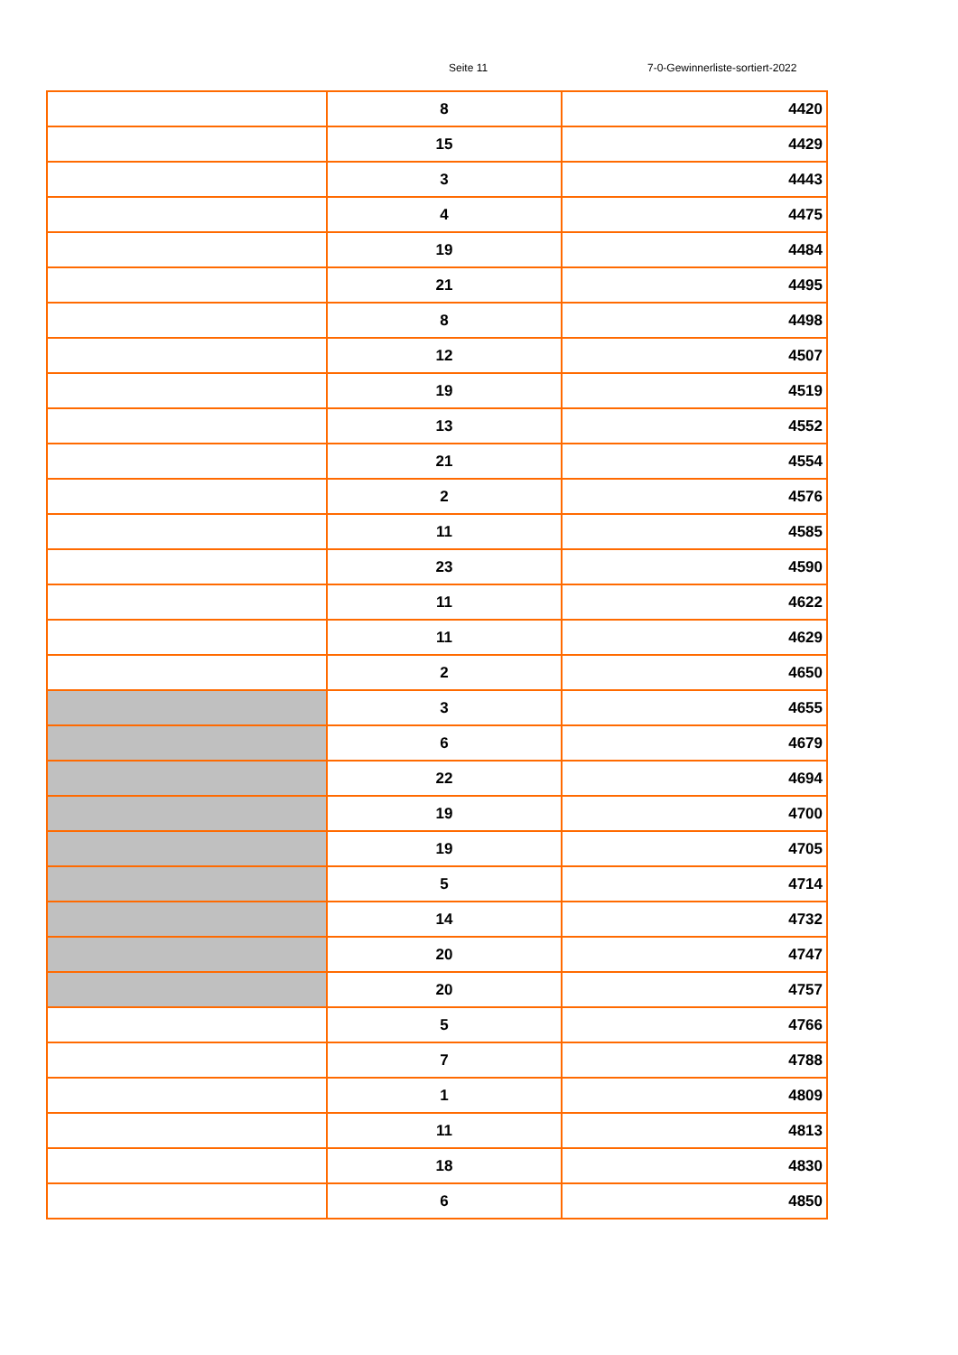Seite 11 7-0-Gewinnerliste-sortiert-2022
| | 8 | 4420 |
| | 15 | 4429 |
| | 3 | 4443 |
| | 4 | 4475 |
| | 19 | 4484 |
| | 21 | 4495 |
| | 8 | 4498 |
| | 12 | 4507 |
| | 19 | 4519 |
| | 13 | 4552 |
| | 21 | 4554 |
| | 2 | 4576 |
| | 11 | 4585 |
| | 23 | 4590 |
| | 11 | 4622 |
| | 11 | 4629 |
| | 2 | 4650 |
| | 3 | 4655 |
| | 6 | 4679 |
| | 22 | 4694 |
| | 19 | 4700 |
| | 19 | 4705 |
| | 5 | 4714 |
| | 14 | 4732 |
| | 20 | 4747 |
| | 20 | 4757 |
| | 5 | 4766 |
| | 7 | 4788 |
| | 1 | 4809 |
| | 11 | 4813 |
| | 18 | 4830 |
| | 6 | 4850 |